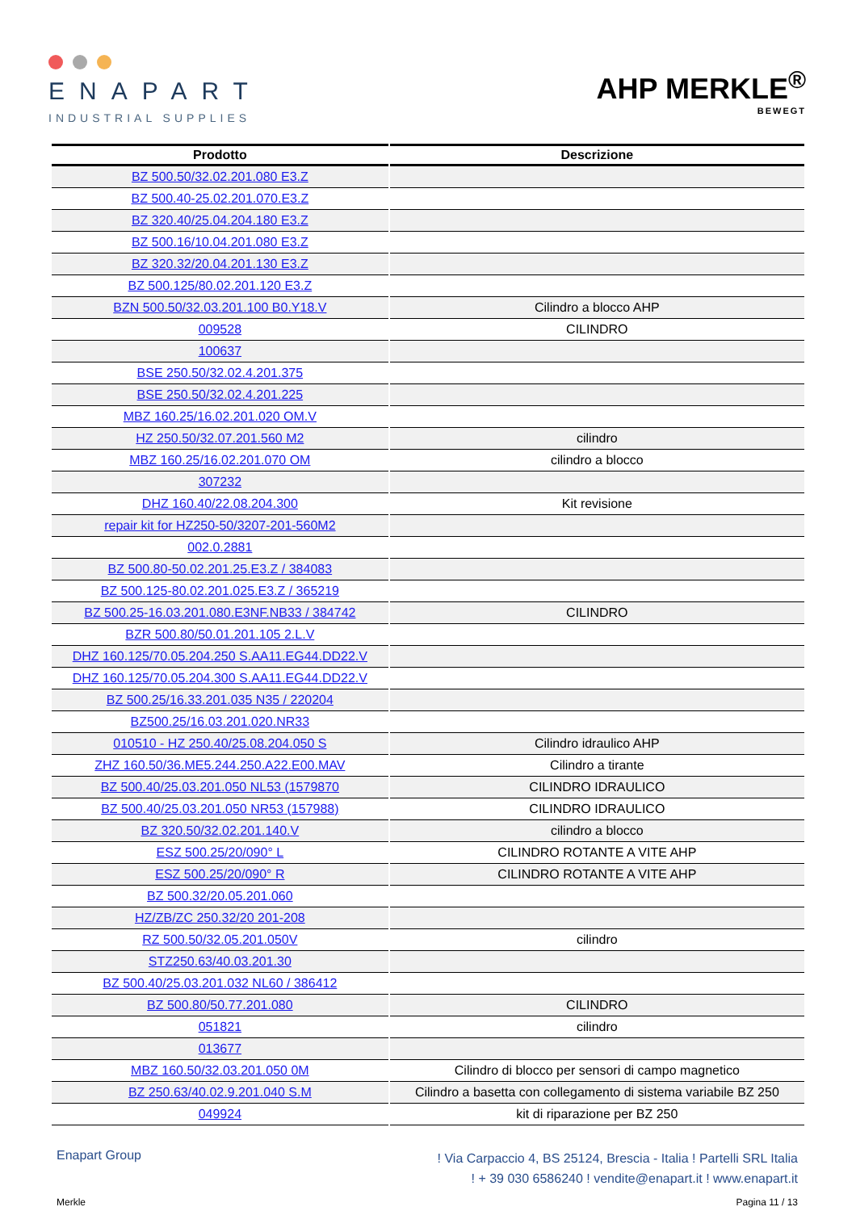ENAPART
INDUSTRIAL SUPPLIES
AHP MERKLE<sup>®</sup>
BEWEGT
| Prodotto | Descrizione |
| --- | --- |
| BZ 500.50/32.02.201.080 E3.Z | |
| BZ 500.40-25.02.201.070.E3.Z | |
| BZ 320.40/25.04.204.180 E3.Z | |
| BZ 500.16/10.04.201.080 E3.Z | |
| BZ 320.32/20.04.201.130 E3.Z | |
| BZ 500.125/80.02.201.120 E3.Z | |
| BZN 500.50/32.03.201.100 B0.Y18.V | Cilindro a blocco AHP |
| 009528 | CILINDRO |
| 100637 | |
| BSE 250.50/32.02.4.201.375 | |
| BSE 250.50/32.02.4.201.225 | |
| MBZ 160.25/16.02.201.020 OM.V | |
| HZ 250.50/32.07.201.560 M2 | cilindro |
| MBZ 160.25/16.02.201.070 OM | cilindro a blocco |
| 307232 | |
| DHZ 160.40/22.08.204.300 | Kit revisione |
| repair kit for HZ250-50/3207-201-560M2 | |
| 002.0.2881 | |
| BZ 500.80-50.02.201.25.E3.Z / 384083 | |
| BZ 500.125-80.02.201.025.E3.Z / 365219 | |
| BZ 500.25-16.03.201.080.E3NF.NB33 / 384742 | CILINDRO |
| BZR 500.80/50.01.201.105 2.L.V | |
| DHZ 160.125/70.05.204.250 S.AA11.EG44.DD22.V | |
| DHZ 160.125/70.05.204.300 S.AA11.EG44.DD22.V | |
| BZ 500.25/16.33.201.035 N35 / 220204 | |
| BZ500.25/16.03.201.020.NR33 | |
| 010510 - HZ 250.40/25.08.204.050 S | Cilindro idraulico AHP |
| ZHZ 160.50/36.ME5.244.250.A22.E00.MAV | Cilindro a tirante |
| BZ 500.40/25.03.201.050 NL53 (1579870 | CILINDRO IDRAULICO |
| BZ 500.40/25.03.201.050 NR53 (157988) | CILINDRO IDRAULICO |
| BZ 320.50/32.02.201.140.V | cilindro a blocco |
| ESZ 500.25/20/090° L | CILINDRO ROTANTE A VITE AHP |
| ESZ 500.25/20/090° R | CILINDRO ROTANTE A VITE AHP |
| BZ 500.32/20.05.201.060 | |
| HZ/ZB/ZC 250.32/20 201-208 | |
| RZ 500.50/32.05.201.050V | cilindro |
| STZ250.63/40.03.201.30 | |
| BZ 500.40/25.03.201.032 NL60 / 386412 | |
| BZ 500.80/50.77.201.080 | CILINDRO |
| 051821 | cilindro |
| 013677 | |
| MBZ 160.50/32.03.201.050 0M | Cilindro di blocco per sensori di campo magnetico |
| BZ 250.63/40.02.9.201.040 S.M | Cilindro a basetta con collegamento di sistema variabile BZ 250 |
| 049924 | kit di riparazione per BZ 250 |
Enapart Group
! Via Carpaccio 4, BS 25124, Brescia - Italia ! Partelli SRL Italia
! + 39 030 6586240 ! vendite@enapart.it ! www.enapart.it
Merkle Pagina 11 / 13